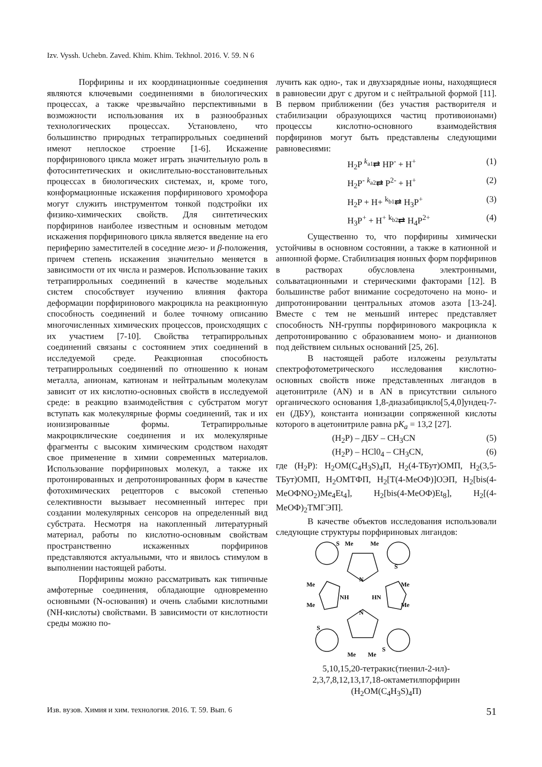Izv. Vyssh. Uchebn. Zaved. Khim. Khim. Tekhnol. 2016. V. 59. N 6
Порфирины и их координационные соединения являются ключевыми соединениями в биологических процессах, а также чрезвычайно перспективными в возможности использования их в разнообразных технологических процессах. Установлено, что большинство природных тетрапиррольных соединений имеют неплоское строение [1-6]. Искажение порфиринового цикла может играть значительную роль в фотосинтетических и окислительно-восстановительных процессах в биологических системах, и, кроме того, конформационные искажения порфиринового хромофора могут служить инструментом тонкой подстройки их физико-химических свойств. Для синтетических порфиринов наиболее известным и основным методом искажения порфиринового цикла является введение на его периферию заместителей в соседние мезо- и β-положения, причем степень искажения значительно меняется в зависимости от их числа и размеров. Использование таких тетрапиррольных соединений в качестве модельных систем способствует изучению влияния фактора деформации порфиринового макроцикла на реакционную способность соединений и более точному описанию многочисленных химических процессов, происходящих с их участием [7-10]. Свойства тетрапиррольных соединений связаны с состоянием этих соединений в исследуемой среде. Реакционная способность тетрапиррольных соединений по отношению к ионам металла, анионам, катионам и нейтральным молекулам зависит от их кислотно-основных свойств в исследуемой среде: в реакцию взаимодействия с субстратом могут вступать как молекулярные формы соединений, так и их ионизированные формы. Тетрапиррольные макроциклические соединения и их молекулярные фрагменты с высоким химическим сродством находят свое применение в химии современных материалов. Использование порфириновых молекул, а также их протонированных и депротонированных форм в качестве фотохимических рецепторов с высокой степенью селективности вызывает несомненный интерес при создании молекулярных сенсоров на определенный вид субстрата. Несмотря на накопленный литературный материал, работы по кислотно-основным свойствам пространственно искаженных порфиринов представляются актуальными, что и явилось стимулом в выполнении настоящей работы.
Порфирины можно рассматривать как типичные амфотерные соединения, обладающие одновременно основными (N-основания) и очень слабыми кислотными (NH-кислоты) свойствами. В зависимости от кислотности среды можно по-
лучить как одно-, так и двухзарядные ионы, находящиеся в равновесии друг с другом и с нейтральной формой [11]. В первом приближении (без участия растворителя и стабилизации образующихся частиц противоионами) процессы кислотно-основного взаимодействия порфиринов могут быть представлены следующими равновесиями:
H<sub>2</sub>P <sup>k<sub>a1</sub></sup>⇄ HP<sup>-</sup> + H<sup>+</sup> (1)
H<sub>2</sub>P<sup>-</sup> <sup>k<sub>a2</sub></sup>⇄ P<sup>2-</sup> + H<sup>+</sup> (2)
H<sub>2</sub>P + H+ <sup>k<sub>b1</sub></sup>⇄ H<sub>3</sub>P<sup>+</sup> (3)
H<sub>3</sub>P<sup>+</sup> + H<sup>+</sup> <sup>k<sub>b2</sub></sup>⇄ H<sub>4</sub>P<sup>2+</sup> (4)
Существенно то, что порфирины химически устойчивы в основном состоянии, а также в катионной и анионной форме. Стабилизация ионных форм порфиринов в растворах обусловлена электронными, сольватационными и стерическими факторами [12]. В большинстве работ внимание сосредоточено на моно- и дипротонировании центральных атомов азота [13-24]. Вместе с тем не меньший интерес представляет способность NH-группы порфиринового макроцикла к депротонированию с образованием моно- и дианионов под действием сильных оснований [25, 26].
В настоящей работе изложены результаты спектрофотометрического исследования кислотно-основных свойств ниже представленных лигандов в ацетонитриле (AN) и в AN в присутствии сильного органического основания 1,8-диазабицикло[5,4,0]ундец-7-ен (ДБУ), константа ионизации сопряженной кислоты которого в ацетонитриле равна pK<sub>a</sub> = 13,2 [27].
(H<sub>2</sub>P) – ДБУ – CH<sub>3</sub>CN (5)
(H<sub>2</sub>P) – HCl0<sub>4</sub> – CH<sub>3</sub>CN, (6)
где (H<sub>2</sub>P): H<sub>2</sub>OM(C<sub>4</sub>H<sub>3</sub>S)<sub>4</sub>П, H<sub>2</sub>(4-TБут)OMП, H<sub>2</sub>(3,5-TБут)OMП, H<sub>2</sub>OMTФП, H<sub>2</sub>[T(4-MeOФ)]OЭП, H<sub>2</sub>[bis(4-MeOФNO<sub>2</sub>)Me<sub>4</sub>Et<sub>4</sub>], H<sub>2</sub>[bis(4-MeOФ)Et<sub>8</sub>], H<sub>2</sub>[(4-MeOФ)<sub>2</sub>TMГЭП].
В качестве объектов исследования использовали следующие структуры порфириновых лигандов:
S
Me
Me
S
N
Me
Me
NH
HN
Me
Me
N
S
Me
Me
S
5,10,15,20-тетракис(тиенил-2-ил)-
2,3,7,8,12,13,17,18-октаметилпорфирин
(H<sub>2</sub>OM(C<sub>4</sub>H<sub>3</sub>S)<sub>4</sub>П)
Изв. вузов. Химия и хим. технология. 2016. Т. 59. Вып. 6 51